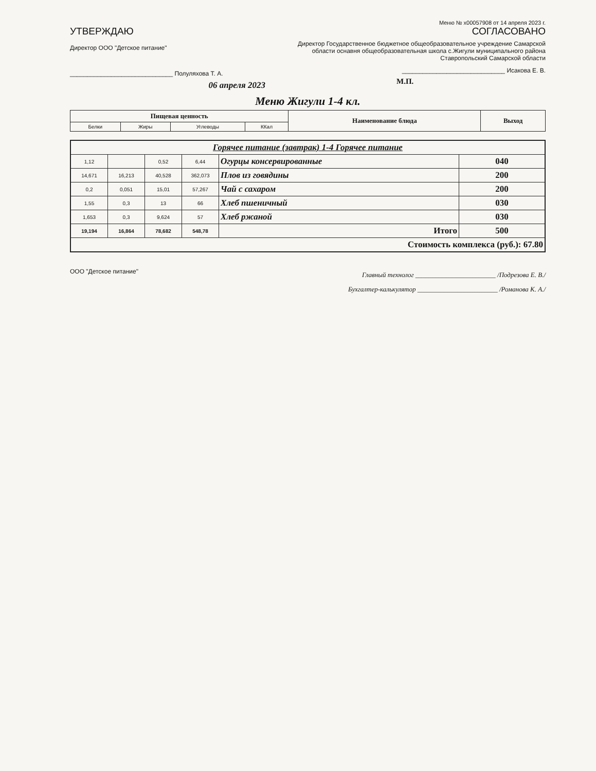Меню № x00057908 от 14 апреля 2023 г.
УТВЕРЖДАЮ
Директор ООО "Детское питание"
______________________________ Полуляхова Т. А.
06 апреля 2023
СОГЛАСОВАНО
Директор Государственное бюджетное общеобразовательное учреждение Самарской области оснавня общеобразовательная школа с.Жигули муниципального района Ставропольский Самарской области
______________________________ Исакова Е. В.
М.П.
Меню Жигули 1-4 кл.
| Пищевая ценность | | | | Наименование блюда | Выход |
| --- | --- | --- | --- | --- | --- |
| Белки | Жиры | Углеводы | ККал | | |
| Горячее питание (завтрак) 1-4 Горячее питание | | | | | |
| --- | --- | --- | --- | --- | --- |
| 1,12 | | 0,52 | 6,44 | Огурцы консервированные | 040 |
| 14,671 | 16,213 | 40,528 | 362,073 | Плов из говядины | 200 |
| 0,2 | 0,051 | 15,01 | 57,267 | Чай с сахаром | 200 |
| 1,55 | 0,3 | 13 | 66 | Хлеб пшеничный | 030 |
| 1,653 | 0,3 | 9,624 | 57 | Хлеб ржаной | 030 |
| 19,194 | 16,864 | 78,682 | 548,78 | Итого | 500 |
| Стоимость комплекса (руб.): 67.80 | | | | | |
ООО "Детское питание"
Главный технолог ________________________ /Подрезова Е. В./
Бухгалтер-калькулятор ________________________ /Романова К. А./